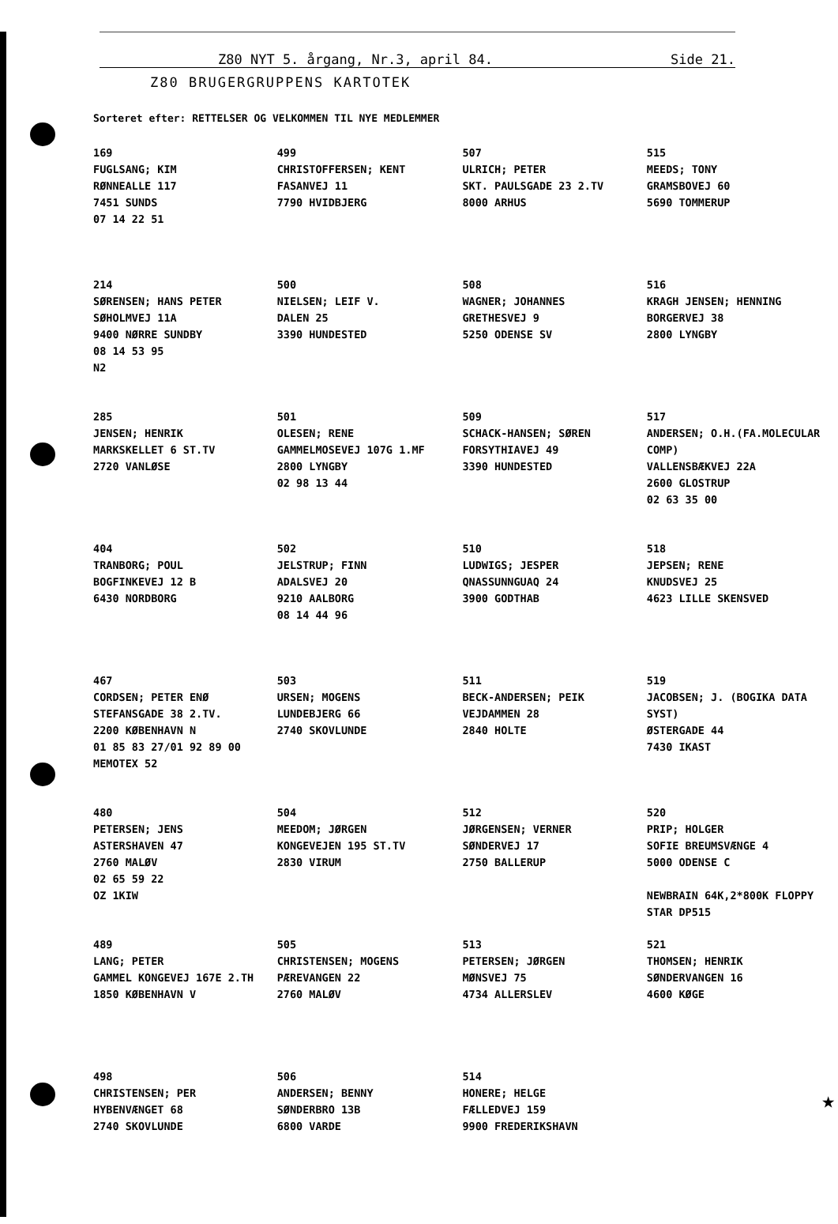Z80 NYT 5. årgang, Nr.3, april 84. Side 21.
Z80 BRUGERGRUPPENS KARTOTEK
Sorteret efter: RETTELSER OG VELKOMMEN TIL NYE MEDLEMMER
| 169 FUGLSANG; KIM RØNNEALLE 117 7451 SUNDS 07 14 22 51 | 499 CHRISTOFFERSEN; KENT FASANVEJ 11 7790 HVIDBJERG | 507 ULRICH; PETER SKT. PAULSGADE 23 2.TV 8000 ARHUS | 515 MEEDS; TONY GRAMSBOVEJ 60 5690 TOMMERUP |
| 214 SØRENSEN; HANS PETER SØHOLMVEJ 11A 9400 NØRRE SUNDBY 08 14 53 95 N2 | 500 NIELSEN; LEIF V. DALEN 25 3390 HUNDESTED | 508 WAGNER; JOHANNES GRETHESVEJ 9 5250 ODENSE SV | 516 KRAGH JENSEN; HENNING BORGERVEJ 38 2800 LYNGBY |
| 285 JENSEN; HENRIK MARKSKELLET 6 ST.TV 2720 VANLØSE | 501 OLESEN; RENE GAMMELMOSEVEJ 107G 1.MF 2800 LYNGBY 02 98 13 44 | 509 SCHACK-HANSEN; SØREN FORSYTHIAVEJ 49 3390 HUNDESTED | 517 ANDERSEN; O.H.(FA.MOLECULAR COMP) VALLENSBÆKVEJ 22A 2600 GLOSTRUP 02 63 35 00 |
| 404 TRANBORG; POUL BOGFINKEVEJ 12 B 6430 NORDBORG | 502 JELSTRUP; FINN ADALSVEJ 20 9210 AALBORG 08 14 44 96 | 510 LUDWIGS; JESPER QNASSUNNGUAQ 24 3900 GODTHAB | 518 JEPSEN; RENE KNUDSVEJ 25 4623 LILLE SKENSVED |
| 467 CORDSEN; PETER ENØ STEFANSGADE 38 2.TV. 2200 KØBENHAVN N 01 85 83 27/01 92 89 00 MEMOTEX 52 | 503 URSEN; MOGENS LUNDEBJERG 66 2740 SKOVLUNDE | 511 BECK-ANDERSEN; PEIK VEJDAMMEN 28 2840 HOLTE | 519 JACOBSEN; J. (BOGIKA DATA SYST) ØSTERGADE 44 7430 IKAST |
| 480 PETERSEN; JENS ASTERSHAVEN 47 2760 MALØV 02 65 59 22 OZ 1KIW | 504 MEEDOM; JØRGEN KONGEVEJEN 195 ST.TV 2830 VIRUM | 512 JØRGENSEN; VERNER SØNDERVEJ 17 2750 BALLERUP | 520 PRIP; HOLGER SOFIE BREUMSVÆNGE 4 5000 ODENSE C NEWBRAIN 64K,2*800K FLOPPY STAR DP515 |
| 489 LANG; PETER GAMMEL KONGEVEJ 167E 2.TH 1850 KØBENHAVN V | 505 CHRISTENSEN; MOGENS PÆREVANGEN 22 2760 MALØV | 513 PETERSEN; JØRGEN MØNSVEJ 75 4734 ALLERSLEV | 521 THOMSEN; HENRIK SØNDERVANGEN 16 4600 KØGE |
| 498 CHRISTENSEN; PER HYBENVÆNGET 68 2740 SKOVLUNDE | 506 ANDERSEN; BENNY SØNDERBRO 13B 6800 VARDE | 514 HONERE; HELGE FÆLLEDVEJ 159 9900 FREDERIKSHAVN | ★ |